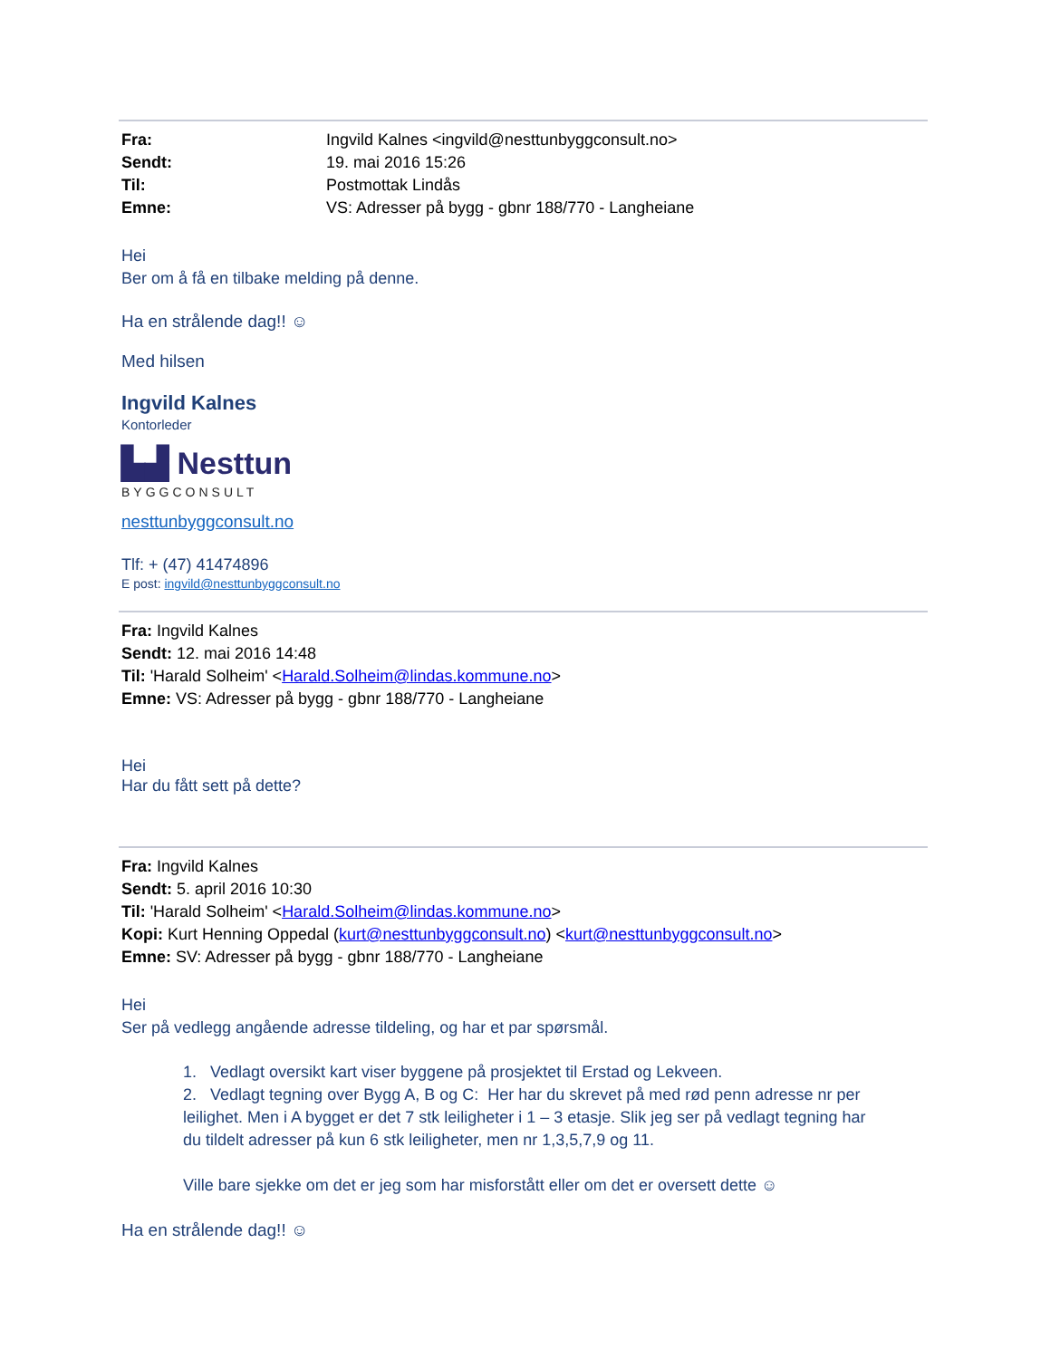| Fra: | Ingvild Kalnes <ingvild@nesttunbyggconsult.no> |
| Sendt: | 19. mai 2016 15:26 |
| Til: | Postmottak Lindås |
| Emne: | VS: Adresser på bygg - gbnr 188/770 - Langheiane |
Hei
Ber om å få en tilbake melding på denne.
Ha en strålende dag!! ☺
Med hilsen
Ingvild Kalnes
Kontorleder
▙▟ Nesttun
BYGGCONSULT
nesttunbyggconsult.no
Tlf: + (47) 41474896
E post: ingvild@nesttunbyggconsult.no
Fra: Ingvild Kalnes
Sendt: 12. mai 2016 14:48
Til: 'Harald Solheim' <Harald.Solheim@lindas.kommune.no>
Emne: VS: Adresser på bygg - gbnr 188/770 - Langheiane
Hei
Har du fått sett på dette?
Fra: Ingvild Kalnes
Sendt: 5. april 2016 10:30
Til: 'Harald Solheim' <Harald.Solheim@lindas.kommune.no>
Kopi: Kurt Henning Oppedal (kurt@nesttunbyggconsult.no) <kurt@nesttunbyggconsult.no>
Emne: SV: Adresser på bygg - gbnr 188/770 - Langheiane
Hei
Ser på vedlegg angående adresse tildeling, og har et par spørsmål.
1. Vedlagt oversikt kart viser byggene på prosjektet til Erstad og Lekveen.
2. Vedlagt tegning over Bygg A, B og C: Her har du skrevet på med rød penn adresse nr per
leilighet. Men i A bygget er det 7 stk leiligheter i 1 – 3 etasje. Slik jeg ser på vedlagt tegning har
du tildelt adresser på kun 6 stk leiligheter, men nr 1,3,5,7,9 og 11.
Ville bare sjekke om det er jeg som har misforstått eller om det er oversett dette ☺
Ha en strålende dag!! ☺